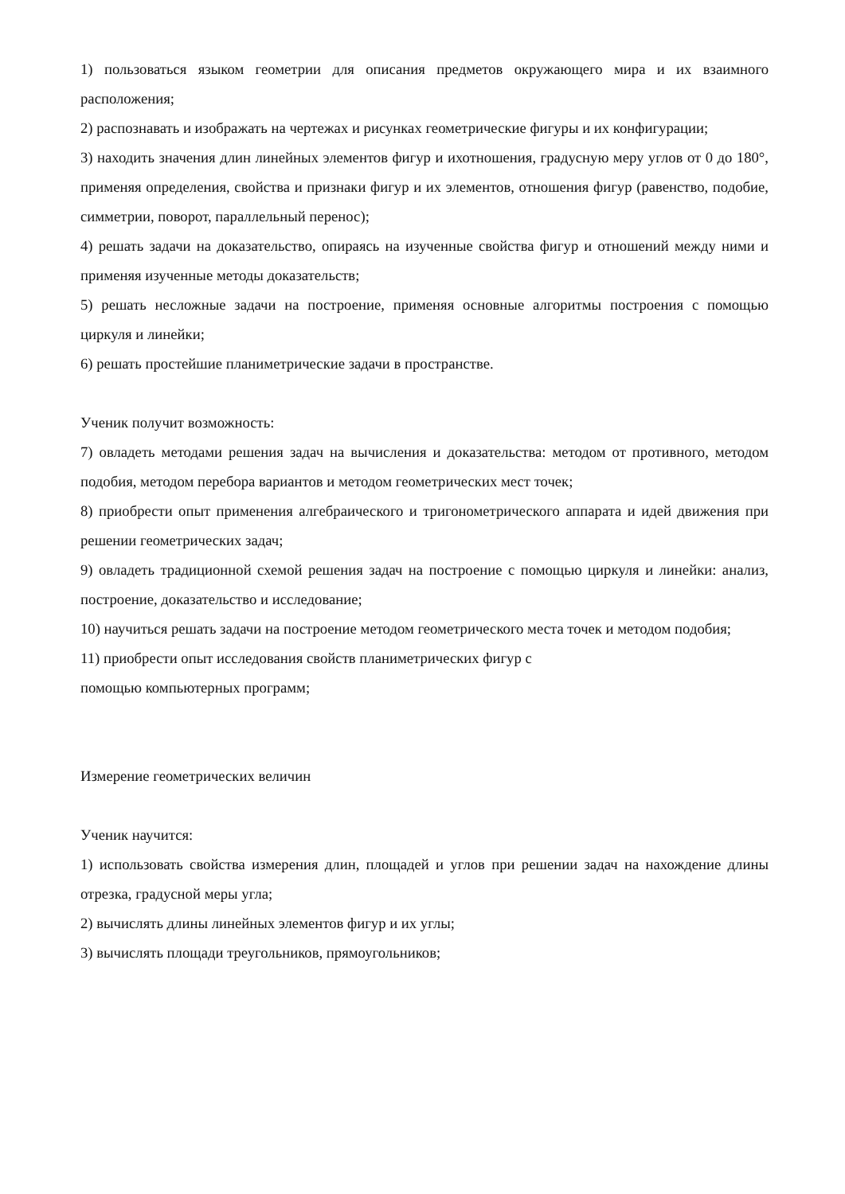1) пользоваться языком геометрии для описания предметов окружающего мира и их взаимного расположения;
2) распознавать и изображать на чертежах и рисунках геометрические фигуры и их конфигурации;
3) находить значения длин линейных элементов фигур и ихотношения, градусную меру углов от 0 до 180°, применяя определения, свойства и признаки фигур и их элементов, отношения фигур (равенство, подобие, симметрии, поворот, параллельный перенос);
4) решать задачи на доказательство, опираясь на изученные свойства фигур и отношений между ними и применяя изученные методы доказательств;
5) решать несложные задачи на построение, применяя основные алгоритмы построения с помощью циркуля и линейки;
6) решать простейшие планиметрические задачи в пространстве.
Ученик получит возможность:
7) овладеть методами решения задач на вычисления и доказательства: методом от противного, методом подобия, методом перебора вариантов и методом геометрических мест точек;
8) приобрести опыт применения алгебраического и тригонометрического аппарата и идей движения при решении геометрических задач;
9) овладеть традиционной схемой решения задач на построение с помощью циркуля и линейки: анализ, построение, доказательство и исследование;
10) научиться решать задачи на построение методом геометрического места точек и методом подобия;
11) приобрести опыт исследования свойств планиметрических фигур с
помощью компьютерных программ;
Измерение геометрических величин
Ученик научится:
1) использовать свойства измерения длин, площадей и углов при решении задач на нахождение длины отрезка, градусной меры угла;
2) вычислять длины линейных элементов фигур и их углы;
3) вычислять площади треугольников, прямоугольников;